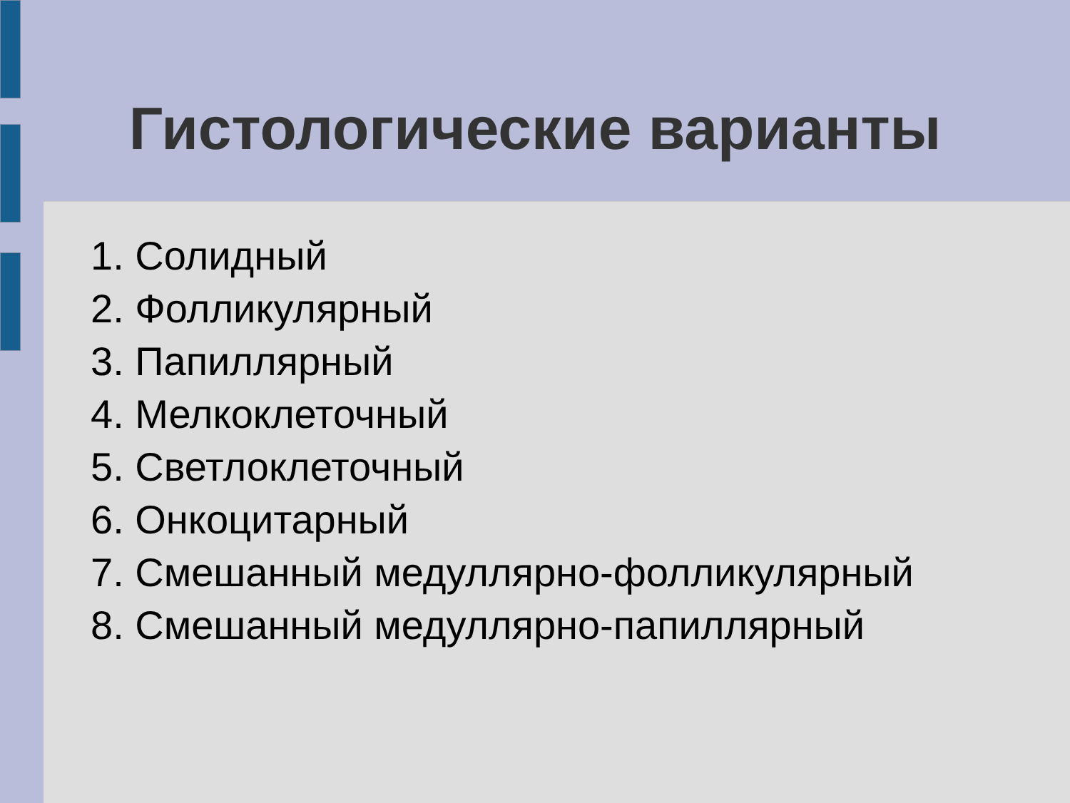Гистологические варианты
1. Солидный
2. Фолликулярный
3. Папиллярный
4. Мелкоклеточный
5. Светлоклеточный
6. Онкоцитарный
7. Смешанный медуллярно-фолликулярный
8. Смешанный медуллярно-папиллярный